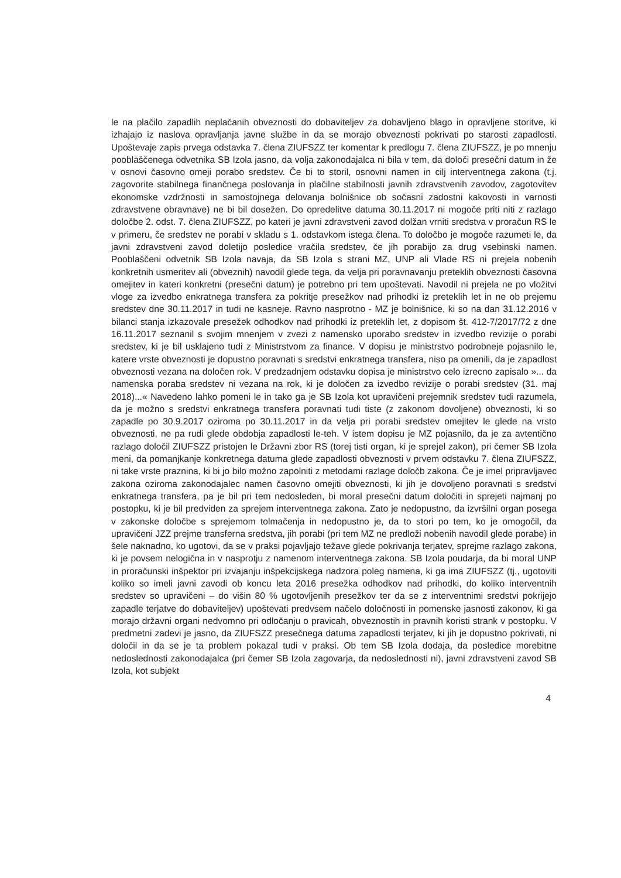le na plačilo zapadlih neplačanih obveznosti do dobaviteljev za dobavljeno blago in opravljene storitve, ki izhajajo iz naslova opravljanja javne službe in da se morajo obveznosti pokrivati po starosti zapadlosti. Upoštevaje zapis prvega odstavka 7. člena ZIUFSZZ ter komentar k predlogu 7. člena ZIUFSZZ, je po mnenju pooblaščenega odvetnika SB Izola jasno, da volja zakonodajalca ni bila v tem, da določi presečni datum in že v osnovi časovno omeji porabo sredstev. Če bi to storil, osnovni namen in cilj interventnega zakona (t.j. zagovorite stabilnega finančnega poslovanja in plačilne stabilnosti javnih zdravstvenih zavodov, zagotovitev ekonomske vzdržnosti in samostojnega delovanja bolnišnice ob sočasni zadostni kakovosti in varnosti zdravstvene obravnave) ne bi bil dosežen. Do opredelitve datuma 30.11.2017 ni mogoče priti niti z razlago določbe 2. odst. 7. člena ZIUFSZZ, po kateri je javni zdravstveni zavod dolžan vrniti sredstva v proračun RS le v primeru, če sredstev ne porabi v skladu s 1. odstavkom istega člena. To določbo je mogoče razumeti le, da javni zdravstveni zavod doletijo posledice vračila sredstev, če jih porabijo za drug vsebinski namen. Pooblaščeni odvetnik SB Izola navaja, da SB Izola s strani MZ, UNP ali Vlade RS ni prejela nobenih konkretnih usmeritev ali (obveznih) navodil glede tega, da velja pri poravnavanju preteklih obveznosti časovna omejitev in kateri konkretni (presečni datum) je potrebno pri tem upoštevati. Navodil ni prejela ne po vložitvi vloge za izvedbo enkratnega transfera za pokritje presežkov nad prihodki iz preteklih let in ne ob prejemu sredstev dne 30.11.2017 in tudi ne kasneje. Ravno nasprotno - MZ je bolnišnice, ki so na dan 31.12.2016 v bilanci stanja izkazovale presežek odhodkov nad prihodki iz preteklih let, z dopisom št. 412-7/2017/72 z dne 16.11.2017 seznanil s svojim mnenjem v zvezi z namensko uporabo sredstev in izvedbo revizije o porabi sredstev, ki je bil usklajeno tudi z Ministrstvom za finance. V dopisu je ministrstvo podrobneje pojasnilo le, katere vrste obveznosti je dopustno poravnati s sredstvi enkratnega transfera, niso pa omenili, da je zapadlost obveznosti vezana na določen rok. V predzadnjem odstavku dopisa je ministrstvo celo izrecno zapisalo »... da namenska poraba sredstev ni vezana na rok, ki je določen za izvedbo revizije o porabi sredstev (31. maj 2018)...« Navedeno lahko pomeni le in tako ga je SB Izola kot upravičeni prejemnik sredstev tudi razumela, da je možno s sredstvi enkratnega transfera poravnati tudi tiste (z zakonom dovoljene) obveznosti, ki so zapadle po 30.9.2017 oziroma po 30.11.2017 in da velja pri porabi sredstev omejitev le glede na vrsto obveznosti, ne pa rudi glede obdobja zapadlosti le-teh. V istem dopisu je MZ pojasnilo, da je za avtentično razlago določil ZIUFSZZ pristojen le Državni zbor RS (torej tisti organ, ki je sprejel zakon), pri čemer SB Izola meni, da pomanjkanje konkretnega datuma glede zapadlosti obveznosti v prvem odstavku 7. člena ZIUFSZZ, ni take vrste praznina, ki bi jo bilo možno zapolniti z metodami razlage določb zakona. Če je imel pripravljavec zakona oziroma zakonodajalec namen časovno omejiti obveznosti, ki jih je dovoljeno poravnati s sredstvi enkratnega transfera, pa je bil pri tem nedosleden, bi moral presečni datum določiti in sprejeti najmanj po postopku, ki je bil predviden za sprejem interventnega zakona. Zato je nedopustno, da izvršilni organ posega v zakonske določbe s sprejemom tolmačenja in nedopustno je, da to stori po tem, ko je omogočil, da upravičeni JZZ prejme transferna sredstva, jih porabi (pri tem MZ ne predloži nobenih navodil glede porabe) in šele naknadno, ko ugotovi, da se v praksi pojavljajo težave glede pokrivanja terjatev, sprejme razlago zakona, ki je povsem nelogična in v nasprotju z namenom interventnega zakona. SB Izola poudarja, da bi moral UNP in proračunski inšpektor pri izvajanju inšpekcijskega nadzora poleg namena, ki ga ima ZIUFSZZ (tj., ugotoviti koliko so imeli javni zavodi ob koncu leta 2016 presežka odhodkov nad prihodki, do koliko interventnih sredstev so upravičeni – do višin 80 % ugotovljenih presežkov ter da se z interventnimi sredstvi pokrijejo zapadle terjatve do dobaviteljev) upoštevati predvsem načelo določnosti in pomenske jasnosti zakonov, ki ga morajo državni organi nedvomno pri odločanju o pravicah, obveznostih in pravnih koristi strank v postopku. V predmetni zadevi je jasno, da ZIUFSZZ presečnega datuma zapadlosti terjatev, ki jih je dopustno pokrivati, ni določil in da se je ta problem pokazal tudi v praksi. Ob tem SB Izola dodaja, da posledice morebitne nedoslednosti zakonodajalca (pri čemer SB Izola zagovarja, da nedoslednosti ni), javni zdravstveni zavod SB Izola, kot subjekt
4